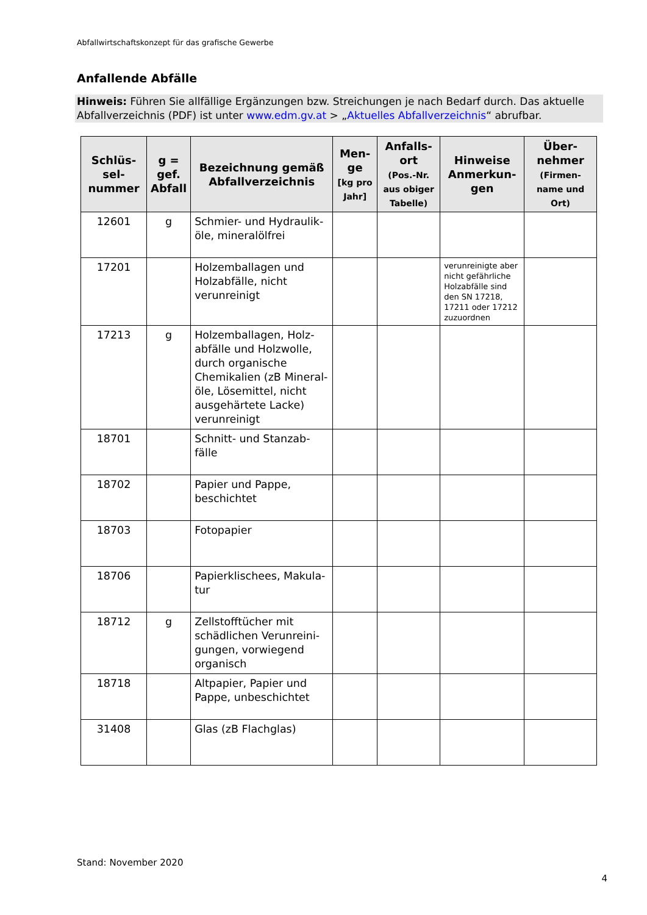Abfallwirtschaftskonzept für das grafische Gewerbe
Anfallende Abfälle
Hinweis: Führen Sie allfällige Ergänzungen bzw. Streichungen je nach Bedarf durch. Das aktuelle Abfallverzeichnis (PDF) ist unter www.edm.gv.at > „Aktuelles Abfallverzeichnis“ abrufbar.
| Schlüs-sel-nummer | g = gef. Abfall | Bezeichnung gemäß Abfallverzeichnis | Men-ge [kg pro Jahr] | Anfalls-ort (Pos.-Nr. aus obiger Tabelle) | Hinweise Anmerkun-gen | Über-nehmer (Firmen-name und Ort) |
| --- | --- | --- | --- | --- | --- | --- |
| 12601 | g | Schmier- und Hydraulik-öle, mineralölfrei | | | | |
| 17201 | | Holzemballagen und Holzabfälle, nicht verunreinigt | | | verunreinigte aber nicht gefährliche Holzabfälle sind den SN 17218, 17211 oder 17212 zuzuordnen | |
| 17213 | g | Holzemballagen, Holz-abfälle und Holzwolle, durch organische Chemikalien (zB Mineral-öle, Lösemittel, nicht ausgehärtete Lacke) verunreinigt | | | | |
| 18701 | | Schnitt- und Stanzab-fälle | | | | |
| 18702 | | Papier und Pappe, beschichtet | | | | |
| 18703 | | Fotopapier | | | | |
| 18706 | | Papierklischees, Makula-tur | | | | |
| 18712 | g | Zellstofftücher mit schädlichen Verunreini-gungen, vorwiegend organisch | | | | |
| 18718 | | Altpapier, Papier und Pappe, unbeschichtet | | | | |
| 31408 | | Glas (zB Flachglas) | | | | |
Stand: November 2020
4